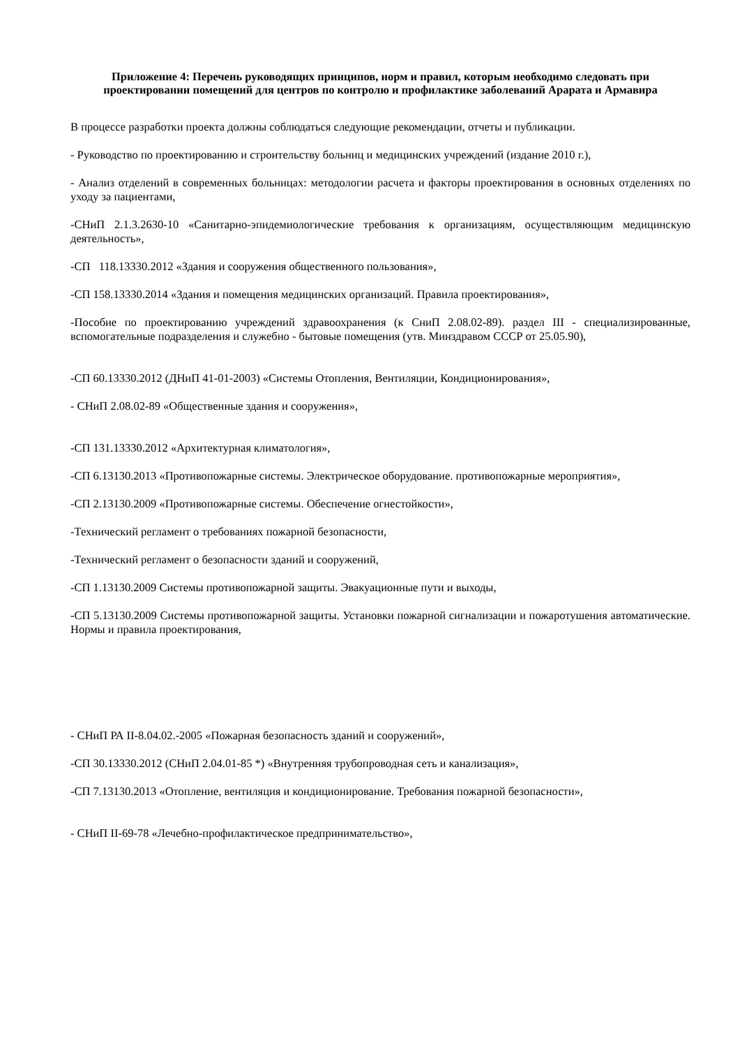Приложение 4: Перечень руководящих принципов, норм и правил, которым необходимо следовать при проектировании помещений для центров по контролю и профилактике заболеваний Арарата и Армавира
В процессе разработки проекта должны соблюдаться следующие рекомендации, отчеты и публикации.
- Руководство по проектированию и строительству больниц и медицинских учреждений (издание 2010 г.),
- Анализ отделений в современных больницах: методологии расчета и факторы проектирования в основных отделениях по уходу за пациентами,
-СНиП 2.1.3.2630-10 «Санитарно-эпидемиологические требования к организациям, осуществляющим медицинскую деятельность»,
-СП 118.13330.2012 «Здания и сооружения общественного пользования»,
-СП 158.13330.2014 «Здания и помещения медицинских организаций. Правила проектирования»,
-Пособие по проектированию учреждений здравоохранения (к СниП 2.08.02-89). раздел III - специализированные, вспомогательные подразделения и служебно - бытовые помещения (утв. Минздравом СССР от 25.05.90),
-СП 60.13330.2012 (ДНиП 41-01-2003) «Системы Отопления, Вентиляции, Кондиционирования»,
- СНиП 2.08.02-89 «Общественные здания и сооружения»,
-СП 131.13330.2012 «Архитектурная климатология»,
-СП 6.13130.2013 «Противопожарные системы. Электрическое оборудование. противопожарные мероприятия»,
-СП 2.13130.2009 «Противопожарные системы. Обеспечение огнестойкости»,
-Технический регламент о требованиях пожарной безопасности,
-Технический регламент о безопасности зданий и сооружений,
-СП 1.13130.2009 Системы противопожарной защиты. Эвакуационные пути и выходы,
-СП 5.13130.2009 Системы противопожарной защиты. Установки пожарной сигнализации и пожаротушения автоматические. Нормы и правила проектирования,
- СНиП РА II-8.04.02.-2005 «Пожарная безопасность зданий и сооружений»,
-СП 30.13330.2012 (СНиП 2.04.01-85 *) «Внутренняя трубопроводная сеть и канализация»,
-СП 7.13130.2013 «Отопление, вентиляция и кондиционирование. Требования пожарной безопасности»,
- СНиП II-69-78 «Лечебно-профилактическое предпринимательство»,